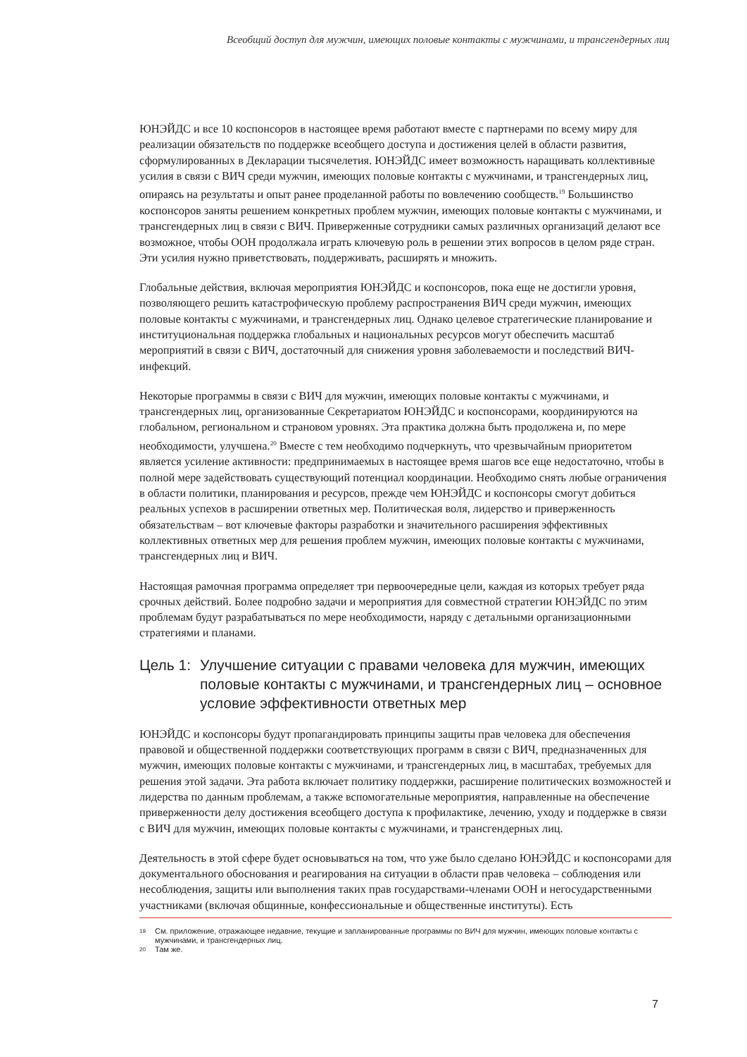Всеобщий доступ для мужчин, имеющих половые контакты с мужчинами, и трансгендерных лиц
ЮНЭЙДС и все 10 коспонсоров в настоящее время работают вместе с партнерами по всему миру для реализации обязательств по поддержке всеобщего доступа и достижения целей в области развития, сформулированных в Декларации тысячелетия. ЮНЭЙДС имеет возможность наращивать коллективные усилия в связи с ВИЧ среди мужчин, имеющих половые контакты с мужчинами, и трансгендерных лиц, опираясь на результаты и опыт ранее проделанной работы по вовлечению сообществ.<sup>19</sup> Большинство коспонсоров заняты решением конкретных проблем мужчин, имеющих половые контакты с мужчинами, и трансгендерных лиц в связи с ВИЧ. Приверженные сотрудники самых различных организаций делают все возможное, чтобы ООН продолжала играть ключевую роль в решении этих вопросов в целом ряде стран. Эти усилия нужно приветствовать, поддерживать, расширять и множить.
Глобальные действия, включая мероприятия ЮНЭЙДС и коспонсоров, пока еще не достигли уровня, позволяющего решить катастрофическую проблему распространения ВИЧ среди мужчин, имеющих половые контакты с мужчинами, и трансгендерных лиц. Однако целевое стратегические планирование и институциональная поддержка глобальных и национальных ресурсов могут обеспечить масштаб мероприятий в связи с ВИЧ, достаточный для снижения уровня заболеваемости и последствий ВИЧ-инфекций.
Некоторые программы в связи с ВИЧ для мужчин, имеющих половые контакты с мужчинами, и трансгендерных лиц, организованные Секретариатом ЮНЭЙДС и коспонсорами, координируются на глобальном, региональном и страновом уровнях. Эта практика должна быть продолжена и, по мере необходимости, улучшена.<sup>20</sup> Вместе с тем необходимо подчеркнуть, что чрезвычайным приоритетом является усиление активности: предпринимаемых в настоящее время шагов все еще недостаточно, чтобы в полной мере задействовать существующий потенциал координации. Необходимо снять любые ограничения в области политики, планирования и ресурсов, прежде чем ЮНЭЙДС и коспонсоры смогут добиться реальных успехов в расширении ответных мер. Политическая воля, лидерство и приверженность обязательствам – вот ключевые факторы разработки и значительного расширения эффективных коллективных ответных мер для решения проблем мужчин, имеющих половые контакты с мужчинами, трансгендерных лиц и ВИЧ.
Настоящая рамочная программа определяет три первоочередные цели, каждая из которых требует ряда срочных действий. Более подробно задачи и мероприятия для совместной стратегии ЮНЭЙДС по этим проблемам будут разрабатываться по мере необходимости, наряду с детальными организационными стратегиями и планами.
Цель 1: Улучшение ситуации с правами человека для мужчин, имеющих половые контакты с мужчинами, и трансгендерных лиц – основное условие эффективности ответных мер
ЮНЭЙДС и коспонсоры будут пропагандировать принципы защиты прав человека для обеспечения правовой и общественной поддержки соответствующих программ в связи с ВИЧ, предназначенных для мужчин, имеющих половые контакты с мужчинами, и трансгендерных лиц, в масштабах, требуемых для решения этой задачи. Эта работа включает политику поддержки, расширение политических возможностей и лидерства по данным проблемам, а также вспомогательные мероприятия, направленные на обеспечение приверженности делу достижения всеобщего доступа к профилактике, лечению, уходу и поддержке в связи с ВИЧ для мужчин, имеющих половые контакты с мужчинами, и трансгендерных лиц.
Деятельность в этой сфере будет основываться на том, что уже было сделано ЮНЭЙДС и коспонсорами для документального обоснования и реагирования на ситуации в области прав человека – соблюдения или несоблюдения, защиты или выполнения таких прав государствами-членами ООН и негосударственными участниками (включая общинные, конфессиональные и общественные институты). Есть
19 См. приложение, отражающее недавние, текущие и запланированные программы по ВИЧ для мужчин, имеющих половые контакты с мужчинами, и трансгендерных лиц.
20 Там же.
7